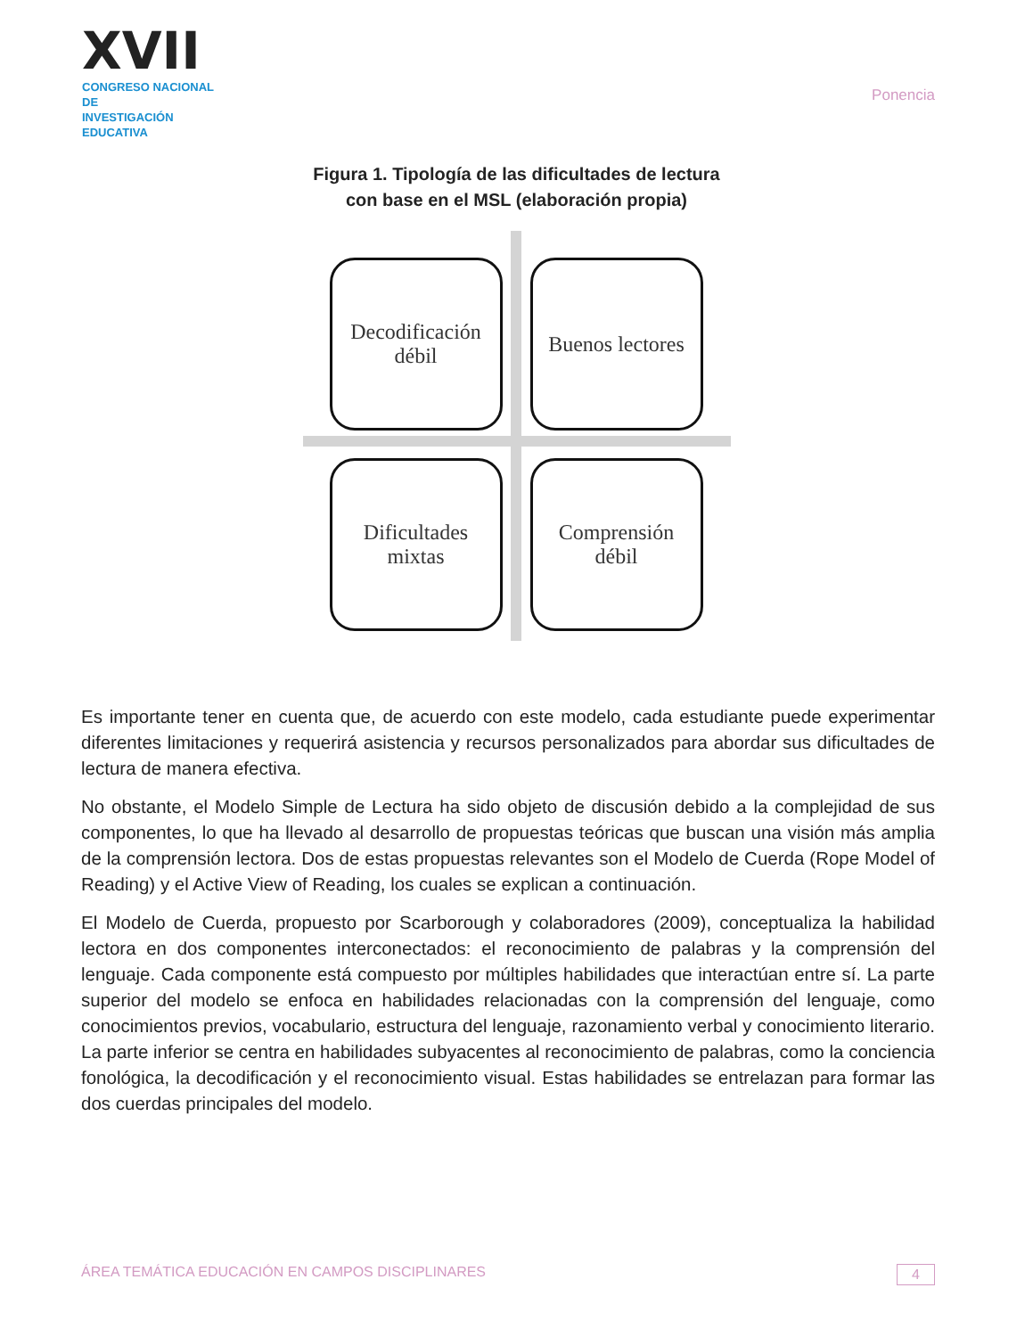XVII
CONGRESO NACIONAL DE
INVESTIGACIÓN EDUCATIVA
Ponencia
Figura 1. Tipología de las dificultades de lectura
con base en el MSL (elaboración propia)
Decodificación
débil
Buenos lectores
Dificultades
mixtas
Comprensión
débil
Es importante tener en cuenta que, de acuerdo con este modelo, cada estudiante puede experimentar diferentes limitaciones y requerirá asistencia y recursos personalizados para abordar sus dificultades de lectura de manera efectiva.
No obstante, el Modelo Simple de Lectura ha sido objeto de discusión debido a la complejidad de sus componentes, lo que ha llevado al desarrollo de propuestas teóricas que buscan una visión más amplia de la comprensión lectora. Dos de estas propuestas relevantes son el Modelo de Cuerda (Rope Model of Reading) y el Active View of Reading, los cuales se explican a continuación.
El Modelo de Cuerda, propuesto por Scarborough y colaboradores (2009), conceptualiza la habilidad lectora en dos componentes interconectados: el reconocimiento de palabras y la comprensión del lenguaje. Cada componente está compuesto por múltiples habilidades que interactúan entre sí. La parte superior del modelo se enfoca en habilidades relacionadas con la comprensión del lenguaje, como conocimientos previos, vocabulario, estructura del lenguaje, razonamiento verbal y conocimiento literario. La parte inferior se centra en habilidades subyacentes al reconocimiento de palabras, como la conciencia fonológica, la decodificación y el reconocimiento visual. Estas habilidades se entrelazan para formar las dos cuerdas principales del modelo.
ÁREA TEMÁTICA EDUCACIÓN EN CAMPOS DISCIPLINARES 4